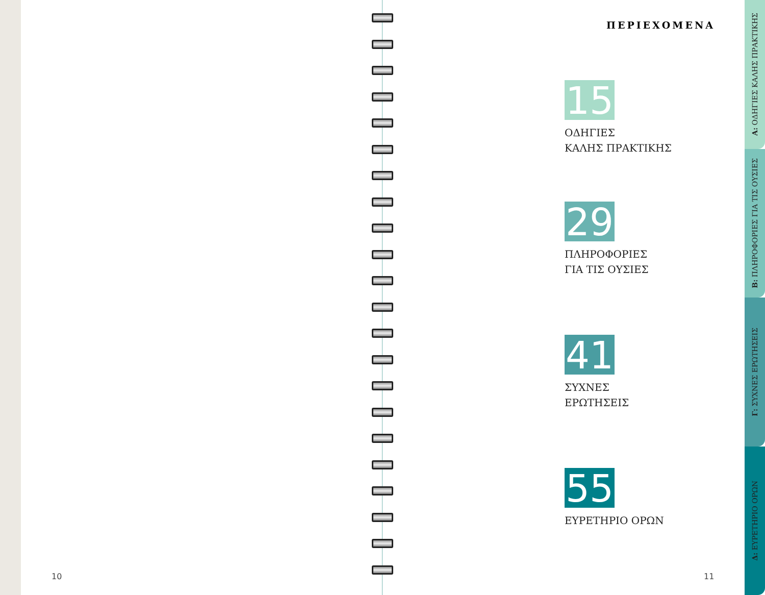ΠΕΡΙΕΧΟΜΕΝΑ
15
ΟΔΗΓΙΕΣ
ΚΑΛΗΣ ΠΡΑΚΤΙΚΗΣ
29
ΠΛΗΡΟΦΟΡΙΕΣ
ΓΙΑ ΤΙΣ ΟΥΣΙΕΣ
41
ΣΥΧΝΕΣ
ΕΡΩΤΗΣΕΙΣ
55
ΕΥΡΕΤΗΡΙΟ ΟΡΩΝ
10 11
Α: ΟΔΗΓΙΕΣ ΚΑΛΗΣ ΠΡΑΚΤΙΚΗΣ
Β: ΠΛΗΡΟΦΟΡΙΕΣ ΓΙΑ ΤΙΣ ΟΥΣΙΕΣ
Γ: ΣΥΧΝΕΣ ΕΡΩΤΗΣΕΙΣ
Δ: ΕΥΡΕΤΗΡΙΟ ΟΡΩΝ